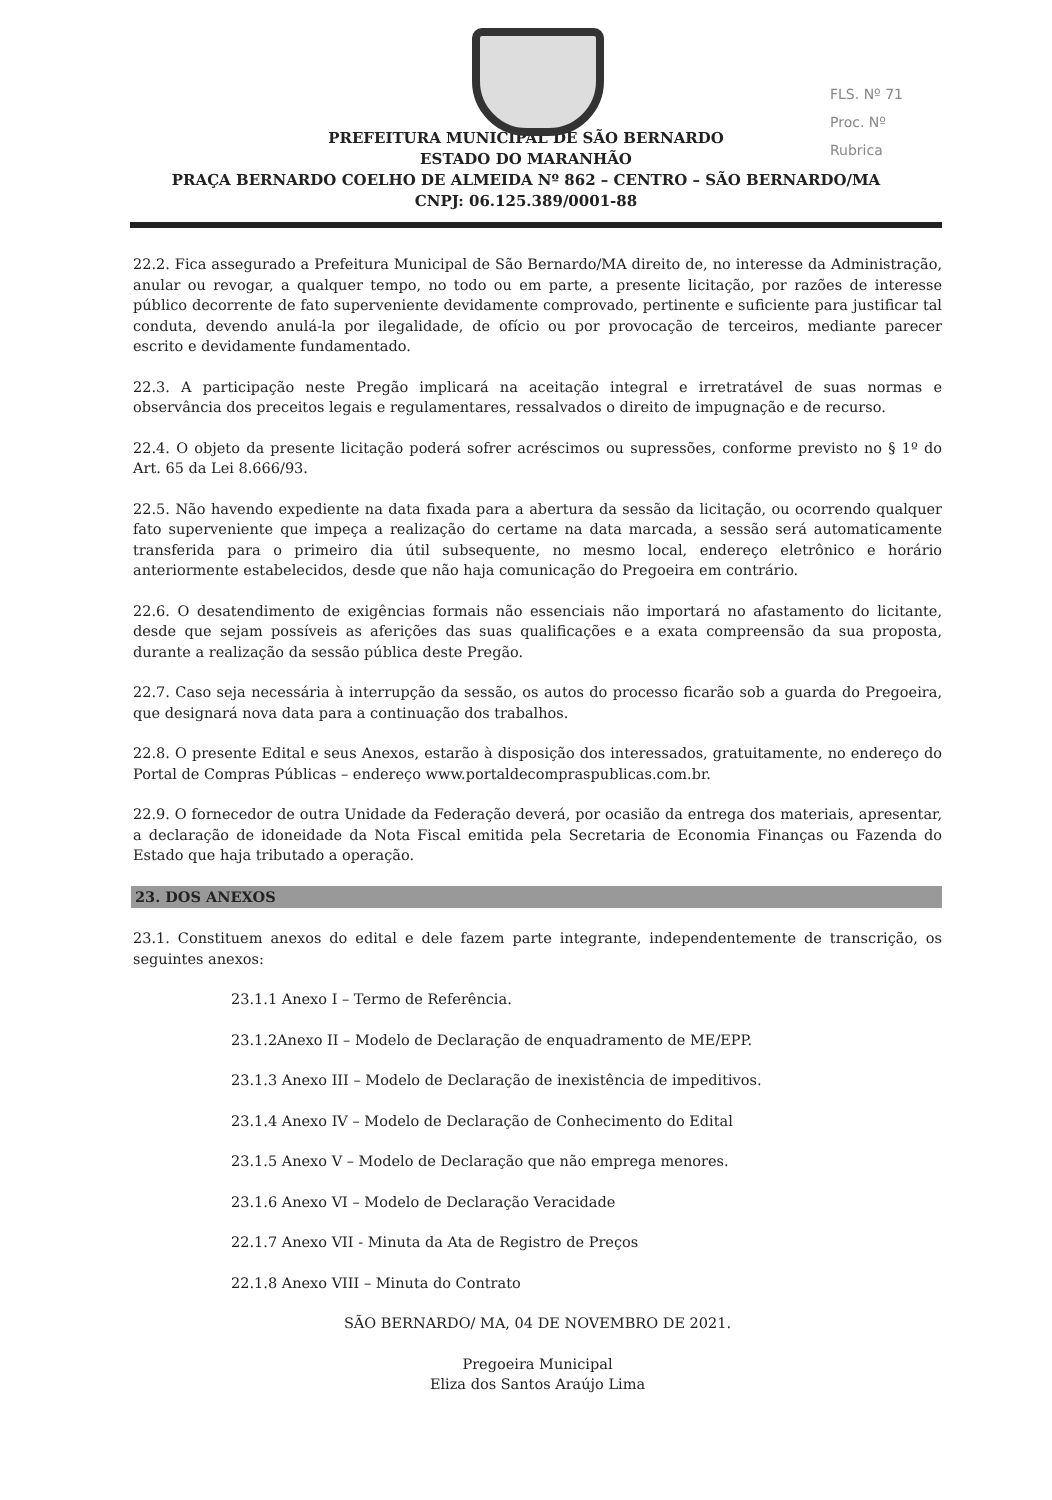FLS. Nº 71
Proc. Nº
Rubrica
PREFEITURA MUNICIPAL DE SÃO BERNARDO
ESTADO DO MARANHÃO
PRAÇA BERNARDO COELHO DE ALMEIDA Nº 862 – CENTRO – SÃO BERNARDO/MA
CNPJ: 06.125.389/0001-88
22.2. Fica assegurado a Prefeitura Municipal de São Bernardo/MA direito de, no interesse da Administração, anular ou revogar, a qualquer tempo, no todo ou em parte, a presente licitação, por razões de interesse público decorrente de fato superveniente devidamente comprovado, pertinente e suficiente para justificar tal conduta, devendo anulá-la por ilegalidade, de ofício ou por provocação de terceiros, mediante parecer escrito e devidamente fundamentado.
22.3. A participação neste Pregão implicará na aceitação integral e irretratável de suas normas e observância dos preceitos legais e regulamentares, ressalvados o direito de impugnação e de recurso.
22.4. O objeto da presente licitação poderá sofrer acréscimos ou supressões, conforme previsto no § 1º do Art. 65 da Lei 8.666/93.
22.5. Não havendo expediente na data fixada para a abertura da sessão da licitação, ou ocorrendo qualquer fato superveniente que impeça a realização do certame na data marcada, a sessão será automaticamente transferida para o primeiro dia útil subsequente, no mesmo local, endereço eletrônico e horário anteriormente estabelecidos, desde que não haja comunicação do Pregoeira em contrário.
22.6. O desatendimento de exigências formais não essenciais não importará no afastamento do licitante, desde que sejam possíveis as aferições das suas qualificações e a exata compreensão da sua proposta, durante a realização da sessão pública deste Pregão.
22.7. Caso seja necessária à interrupção da sessão, os autos do processo ficarão sob a guarda do Pregoeira, que designará nova data para a continuação dos trabalhos.
22.8. O presente Edital e seus Anexos, estarão à disposição dos interessados, gratuitamente, no endereço do Portal de Compras Públicas – endereço www.portaldecompraspublicas.com.br.
22.9. O fornecedor de outra Unidade da Federação deverá, por ocasião da entrega dos materiais, apresentar, a declaração de idoneidade da Nota Fiscal emitida pela Secretaria de Economia Finanças ou Fazenda do Estado que haja tributado a operação.
23. DOS ANEXOS
23.1. Constituem anexos do edital e dele fazem parte integrante, independentemente de transcrição, os seguintes anexos:
23.1.1 Anexo I – Termo de Referência.
23.1.2Anexo II – Modelo de Declaração de enquadramento de ME/EPP.
23.1.3 Anexo III – Modelo de Declaração de inexistência de impeditivos.
23.1.4 Anexo IV – Modelo de Declaração de Conhecimento do Edital
23.1.5 Anexo V – Modelo de Declaração que não emprega menores.
23.1.6 Anexo VI – Modelo de Declaração Veracidade
22.1.7 Anexo VII - Minuta da Ata de Registro de Preços
22.1.8 Anexo VIII – Minuta do Contrato
SÃO BERNARDO/ MA, 04 DE NOVEMBRO DE 2021.
Pregoeira Municipal
Eliza dos Santos Araújo Lima